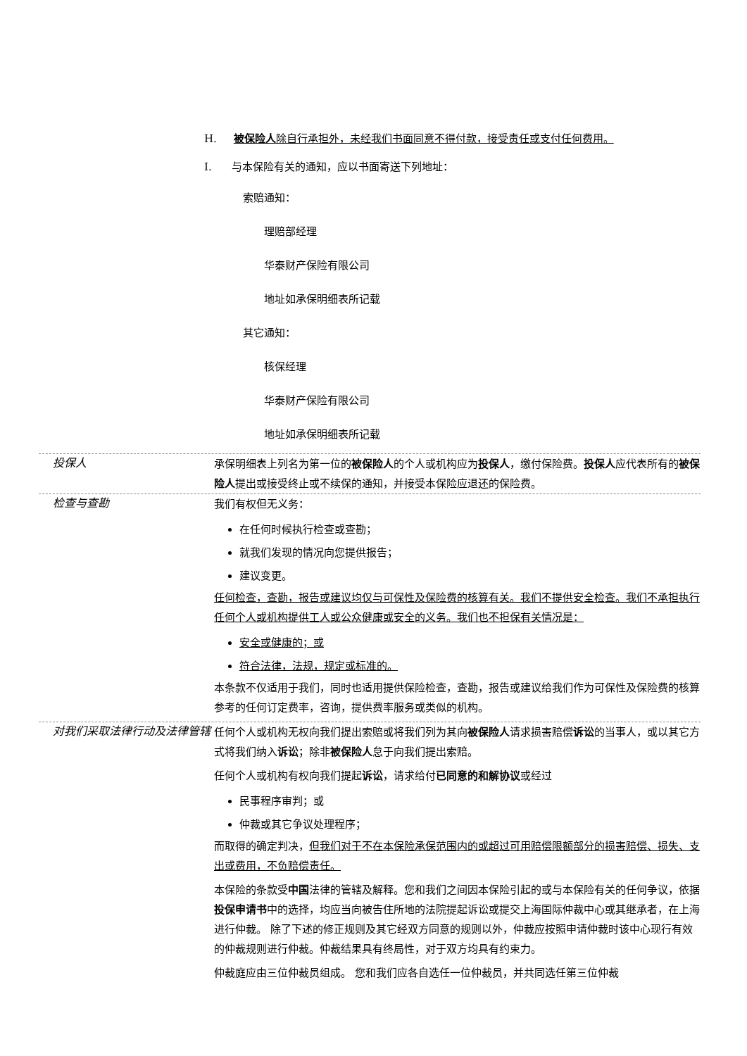H. 被保险人除自行承担外，未经我们书面同意不得付款，接受责任或支付任何费用。
I. 与本保险有关的通知，应以书面寄送下列地址：
索赔通知：
理赔部经理
华泰财产保险有限公司
地址如承保明细表所记载
其它通知：
核保经理
华泰财产保险有限公司
地址如承保明细表所记载
投保人
承保明细表上列名为第一位的被保险人的个人或机构应为投保人，缴付保险费。投保人应代表所有的被保险人提出或接受终止或不续保的通知，并接受本保险应退还的保险费。
检查与查勘
我们有权但无义务：
在任何时候执行检查或查勘；
就我们发现的情况向您提供报告；
建议变更。
任何检查，查勘，报告或建议均仅与可保性及保险费的核算有关。我们不提供安全检查。我们不承担执行任何个人或机构提供工人或公众健康或安全的义务。我们也不担保有关情况是：
安全或健康的；或
符合法律，法规，规定或标准的。
本条款不仅适用于我们，同时也适用提供保险检查，查勘，报告或建议给我们作为可保性及保险费的核算参考的任何订定费率，咨询，提供费率服务或类似的机构。
对我们采取法律行动及法律管辖
任何个人或机构无权向我们提出索赔或将我们列为其向被保险人请求损害赔偿诉讼的当事人，或以其它方式将我们纳入诉讼；除非被保险人怠于向我们提出索赔。
任何个人或机构有权向我们提起诉讼，请求给付已同意的和解协议或经过
民事程序审判；或
仲裁或其它争议处理程序；
而取得的确定判决，但我们对于不在本保险承保范围内的或超过可用赔偿限额部分的损害赔偿、损失、支出或费用，不负赔偿责任。
本保险的条款受中国法律的管辖及解释。您和我们之间因本保险引起的或与本保险有关的任何争议，依据投保申请书中的选择，均应当向被告住所地的法院提起诉讼或提交上海国际仲裁中心或其继承者，在上海进行仲裁。 除了下述的修正规则及其它经双方同意的规则以外，仲裁应按照申请仲裁时该中心现行有效的仲裁规则进行仲裁。仲裁结果具有终局性，对于双方均具有约束力。
仲裁庭应由三位仲裁员组成。 您和我们应各自选任一位仲裁员，并共同选任第三位仲裁